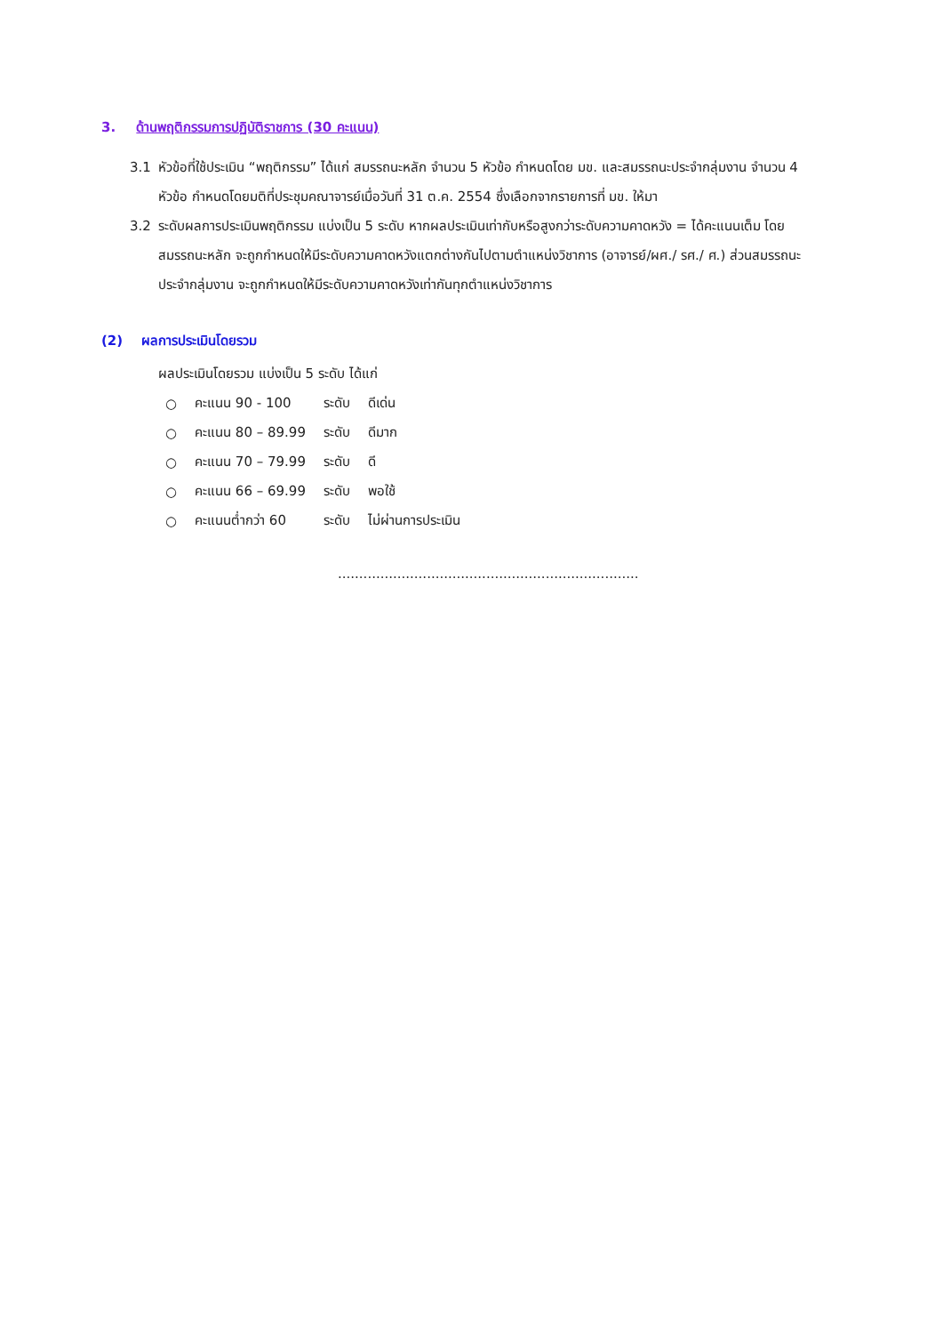3. ด้านพฤติกรรมการปฏิบัติราชการ (30 คะแนน)
3.1 หัวข้อที่ใช้ประเมิน “พฤติกรรม” ได้แก่ สมรรถนะหลัก จำนวน 5 หัวข้อ กำหนดโดย มข. และสมรรถนะประจำกลุ่มงาน จำนวน 4 หัวข้อ กำหนดโดยมติที่ประชุมคณาจารย์เมื่อวันที่ 31 ต.ค. 2554 ซึ่งเลือกจากรายการที่ มข. ให้มา
3.2 ระดับผลการประเมินพฤติกรรม แบ่งเป็น 5 ระดับ หากผลประเมินเท่ากับหรือสูงกว่าระดับความคาดหวัง = ได้คะแนนเต็ม โดยสมรรถนะหลัก จะถูกกำหนดให้มีระดับความคาดหวังแตกต่างกันไปตามตำแหน่งวิชาการ (อาจารย์/ผศ./ รศ./ ศ.) ส่วนสมรรถนะประจำกลุ่มงาน จะถูกกำหนดให้มีระดับความคาดหวังเท่ากันทุกตำแหน่งวิชาการ
(2) ผลการประเมินโดยรวม
ผลประเมินโดยรวม แบ่งเป็น 5 ระดับ ได้แก่
| ○ | คะแนน 90 - 100 | ระดับ | ดีเด่น |
| ○ | คะแนน 80 – 89.99 | ระดับ | ดีมาก |
| ○ | คะแนน 70 – 79.99 | ระดับ | ดี |
| ○ | คะแนน 66 – 69.99 | ระดับ | พอใช้ |
| ○ | คะแนนต่ำกว่า 60 | ระดับ | ไม่ผ่านการประเมิน |
.......................................................................